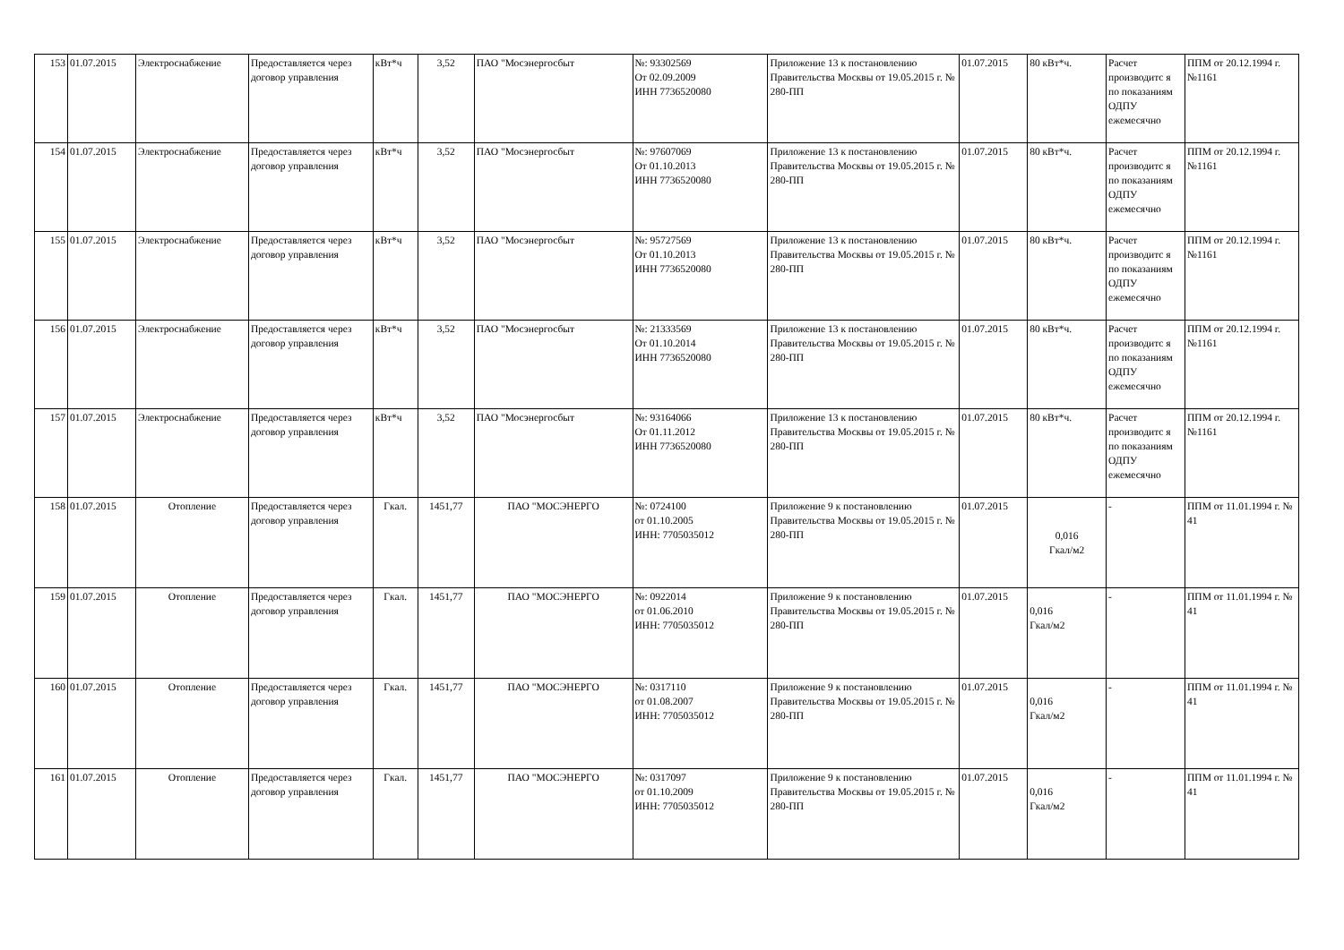| 153 | 01.07.2015 | Электроснабжение | Предоставляется через договор управления | кВт*ч | 3,52 | ПАО "Мосэнергосбыт | №: 93302569 От 02.09.2009 ИНН 7736520080 | Приложение 13 к постановлению Правительства Москвы от 19.05.2015 г. № 280-ПП | 01.07.2015 | 80 кВт*ч. | Расчет производитс я по показаниям ОДПУ ежемесячно | ППМ от 20.12.1994 г. №1161 |
| 154 | 01.07.2015 | Электроснабжение | Предоставляется через договор управления | кВт*ч | 3,52 | ПАО "Мосэнергосбыт | №: 97607069 От 01.10.2013 ИНН 7736520080 | Приложение 13 к постановлению Правительства Москвы от 19.05.2015 г. № 280-ПП | 01.07.2015 | 80 кВт*ч. | Расчет производитс я по показаниям ОДПУ ежемесячно | ППМ от 20.12.1994 г. №1161 |
| 155 | 01.07.2015 | Электроснабжение | Предоставляется через договор управления | кВт*ч | 3,52 | ПАО "Мосэнергосбыт | №: 95727569 От 01.10.2013 ИНН 7736520080 | Приложение 13 к постановлению Правительства Москвы от 19.05.2015 г. № 280-ПП | 01.07.2015 | 80 кВт*ч. | Расчет производитс я по показаниям ОДПУ ежемесячно | ППМ от 20.12.1994 г. №1161 |
| 156 | 01.07.2015 | Электроснабжение | Предоставляется через договор управления | кВт*ч | 3,52 | ПАО "Мосэнергосбыт | №: 21333569 От 01.10.2014 ИНН 7736520080 | Приложение 13 к постановлению Правительства Москвы от 19.05.2015 г. № 280-ПП | 01.07.2015 | 80 кВт*ч. | Расчет производитс я по показаниям ОДПУ ежемесячно | ППМ от 20.12.1994 г. №1161 |
| 157 | 01.07.2015 | Электроснабжение | Предоставляется через договор управления | кВт*ч | 3,52 | ПАО "Мосэнергосбыт | №: 93164066 От 01.11.2012 ИНН 7736520080 | Приложение 13 к постановлению Правительства Москвы от 19.05.2015 г. № 280-ПП | 01.07.2015 | 80 кВт*ч. | Расчет производитс я по показаниям ОДПУ ежемесячно | ППМ от 20.12.1994 г. №1161 |
| 158 | 01.07.2015 | Отопление | Предоставляется через договор управления | Гкал. | 1451,77 | ПАО "МОСЭНЕРГО | №: 0724100 от 01.10.2005 ИНН: 7705035012 | Приложение 9 к постановлению Правительства Москвы от 19.05.2015 г. № 280-ПП | 01.07.2015 | 0,016 Гкал/м2 | - | ППМ от 11.01.1994 г. № 41 |
| 159 | 01.07.2015 | Отопление | Предоставляется через договор управления | Гкал. | 1451,77 | ПАО "МОСЭНЕРГО | №: 0922014 от 01.06.2010 ИНН: 7705035012 | Приложение 9 к постановлению Правительства Москвы от 19.05.2015 г. № 280-ПП | 01.07.2015 | 0,016 Гкал/м2 | - | ППМ от 11.01.1994 г. № 41 |
| 160 | 01.07.2015 | Отопление | Предоставляется через договор управления | Гкал. | 1451,77 | ПАО "МОСЭНЕРГО | №: 0317110 от 01.08.2007 ИНН: 7705035012 | Приложение 9 к постановлению Правительства Москвы от 19.05.2015 г. № 280-ПП | 01.07.2015 | 0,016 Гкал/м2 | - | ППМ от 11.01.1994 г. № 41 |
| 161 | 01.07.2015 | Отопление | Предоставляется через договор управления | Гкал. | 1451,77 | ПАО "МОСЭНЕРГО | №: 0317097 от 01.10.2009 ИНН: 7705035012 | Приложение 9 к постановлению Правительства Москвы от 19.05.2015 г. № 280-ПП | 01.07.2015 | 0,016 Гкал/м2 | - | ППМ от 11.01.1994 г. № 41 |